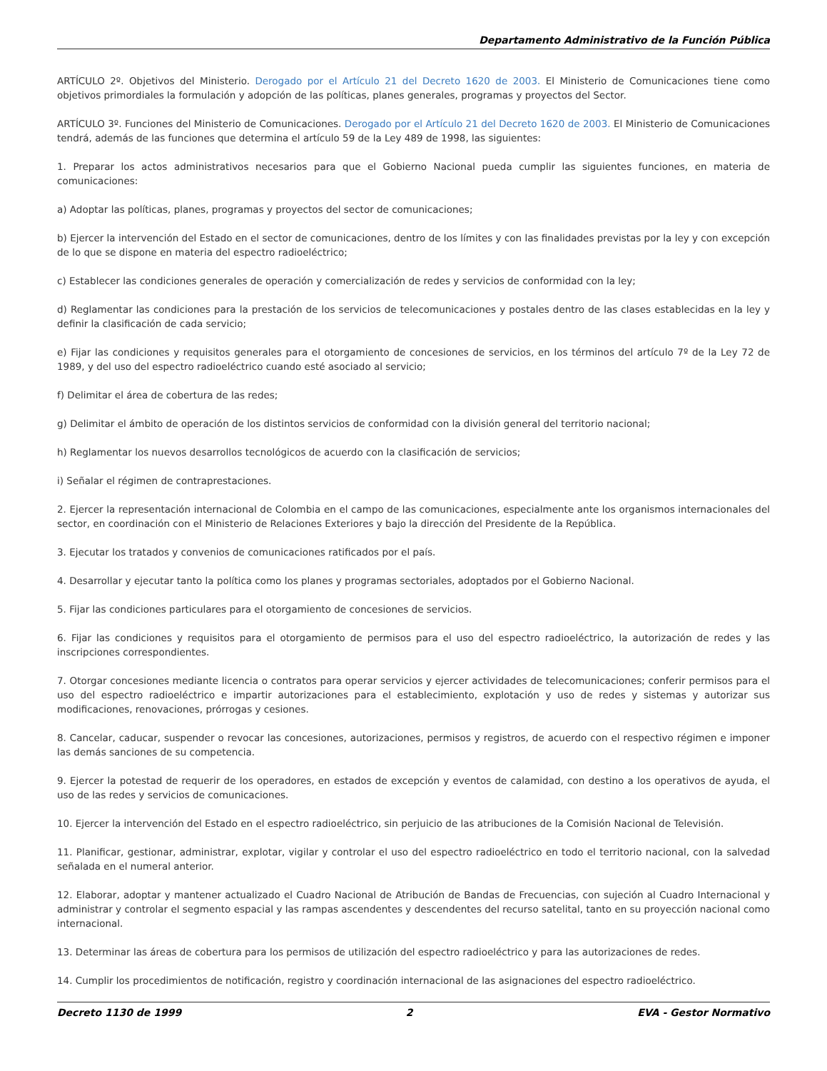Departamento Administrativo de la Función Pública
ARTÍCULO 2º. Objetivos del Ministerio. Derogado por el Artículo 21 del Decreto 1620 de 2003. El Ministerio de Comunicaciones tiene como objetivos primordiales la formulación y adopción de las políticas, planes generales, programas y proyectos del Sector.
ARTÍCULO 3º. Funciones del Ministerio de Comunicaciones. Derogado por el Artículo 21 del Decreto 1620 de 2003. El Ministerio de Comunicaciones tendrá, además de las funciones que determina el artículo 59 de la Ley 489 de 1998, las siguientes:
1. Preparar los actos administrativos necesarios para que el Gobierno Nacional pueda cumplir las siguientes funciones, en materia de comunicaciones:
a) Adoptar las políticas, planes, programas y proyectos del sector de comunicaciones;
b) Ejercer la intervención del Estado en el sector de comunicaciones, dentro de los límites y con las finalidades previstas por la ley y con excepción de lo que se dispone en materia del espectro radioeléctrico;
c) Establecer las condiciones generales de operación y comercialización de redes y servicios de conformidad con la ley;
d) Reglamentar las condiciones para la prestación de los servicios de telecomunicaciones y postales dentro de las clases establecidas en la ley y definir la clasificación de cada servicio;
e) Fijar las condiciones y requisitos generales para el otorgamiento de concesiones de servicios, en los términos del artículo 7º de la Ley 72 de 1989, y del uso del espectro radioeléctrico cuando esté asociado al servicio;
f) Delimitar el área de cobertura de las redes;
g) Delimitar el ámbito de operación de los distintos servicios de conformidad con la división general del territorio nacional;
h) Reglamentar los nuevos desarrollos tecnológicos de acuerdo con la clasificación de servicios;
i) Señalar el régimen de contraprestaciones.
2. Ejercer la representación internacional de Colombia en el campo de las comunicaciones, especialmente ante los organismos internacionales del sector, en coordinación con el Ministerio de Relaciones Exteriores y bajo la dirección del Presidente de la República.
3. Ejecutar los tratados y convenios de comunicaciones ratificados por el país.
4. Desarrollar y ejecutar tanto la política como los planes y programas sectoriales, adoptados por el Gobierno Nacional.
5. Fijar las condiciones particulares para el otorgamiento de concesiones de servicios.
6. Fijar las condiciones y requisitos para el otorgamiento de permisos para el uso del espectro radioeléctrico, la autorización de redes y las inscripciones correspondientes.
7. Otorgar concesiones mediante licencia o contratos para operar servicios y ejercer actividades de telecomunicaciones; conferir permisos para el uso del espectro radioeléctrico e impartir autorizaciones para el establecimiento, explotación y uso de redes y sistemas y autorizar sus modificaciones, renovaciones, prórrogas y cesiones.
8. Cancelar, caducar, suspender o revocar las concesiones, autorizaciones, permisos y registros, de acuerdo con el respectivo régimen e imponer las demás sanciones de su competencia.
9. Ejercer la potestad de requerir de los operadores, en estados de excepción y eventos de calamidad, con destino a los operativos de ayuda, el uso de las redes y servicios de comunicaciones.
10. Ejercer la intervención del Estado en el espectro radioeléctrico, sin perjuicio de las atribuciones de la Comisión Nacional de Televisión.
11. Planificar, gestionar, administrar, explotar, vigilar y controlar el uso del espectro radioeléctrico en todo el territorio nacional, con la salvedad señalada en el numeral anterior.
12. Elaborar, adoptar y mantener actualizado el Cuadro Nacional de Atribución de Bandas de Frecuencias, con sujeción al Cuadro Internacional y administrar y controlar el segmento espacial y las rampas ascendentes y descendentes del recurso satelital, tanto en su proyección nacional como internacional.
13. Determinar las áreas de cobertura para los permisos de utilización del espectro radioeléctrico y para las autorizaciones de redes.
14. Cumplir los procedimientos de notificación, registro y coordinación internacional de las asignaciones del espectro radioeléctrico.
Decreto 1130 de 1999 2 EVA - Gestor Normativo